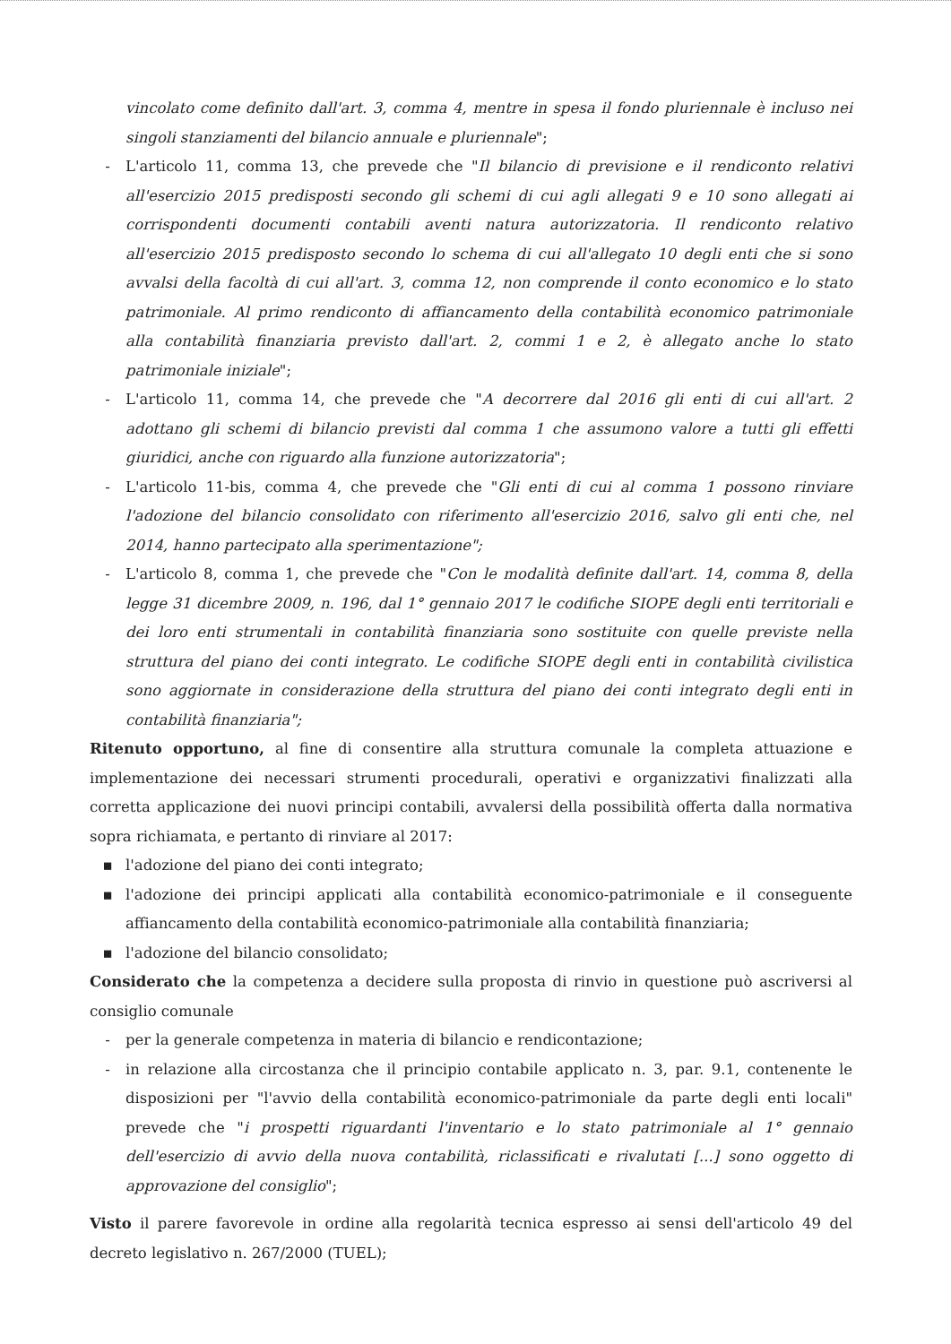vincolato come definito dall'art. 3, comma 4, mentre in spesa il fondo pluriennale è incluso nei singoli stanziamenti del bilancio annuale e pluriennale";
- L'articolo 11, comma 13, che prevede che "Il bilancio di previsione e il rendiconto relativi all'esercizio 2015 predisposti secondo gli schemi di cui agli allegati 9 e 10 sono allegati ai corrispondenti documenti contabili aventi natura autorizzatoria. Il rendiconto relativo all'esercizio 2015 predisposto secondo lo schema di cui all'allegato 10 degli enti che si sono avvalsi della facoltà di cui all'art. 3, comma 12, non comprende il conto economico e lo stato patrimoniale. Al primo rendiconto di affiancamento della contabilità economico patrimoniale alla contabilità finanziaria previsto dall'art. 2, commi 1 e 2, è allegato anche lo stato patrimoniale iniziale";
- L'articolo 11, comma 14, che prevede che "A decorrere dal 2016 gli enti di cui all'art. 2 adottano gli schemi di bilancio previsti dal comma 1 che assumono valore a tutti gli effetti giuridici, anche con riguardo alla funzione autorizzatoria";
- L'articolo 11-bis, comma 4, che prevede che "Gli enti di cui al comma 1 possono rinviare l'adozione del bilancio consolidato con riferimento all'esercizio 2016, salvo gli enti che, nel 2014, hanno partecipato alla sperimentazione";
- L'articolo 8, comma 1, che prevede che "Con le modalità definite dall'art. 14, comma 8, della legge 31 dicembre 2009, n. 196, dal 1° gennaio 2017 le codifiche SIOPE degli enti territoriali e dei loro enti strumentali in contabilità finanziaria sono sostituite con quelle previste nella struttura del piano dei conti integrato. Le codifiche SIOPE degli enti in contabilità civilistica sono aggiornate in considerazione della struttura del piano dei conti integrato degli enti in contabilità finanziaria";
Ritenuto opportuno, al fine di consentire alla struttura comunale la completa attuazione e implementazione dei necessari strumenti procedurali, operativi e organizzativi finalizzati alla corretta applicazione dei nuovi principi contabili, avvalersi della possibilità offerta dalla normativa sopra richiamata, e pertanto di rinviare al 2017:
▪ l'adozione del piano dei conti integrato;
▪ l'adozione dei principi applicati alla contabilità economico-patrimoniale e il conseguente affiancamento della contabilità economico-patrimoniale alla contabilità finanziaria;
▪ l'adozione del bilancio consolidato;
Considerato che la competenza a decidere sulla proposta di rinvio in questione può ascriversi al consiglio comunale
- per la generale competenza in materia di bilancio e rendicontazione;
- in relazione alla circostanza che il principio contabile applicato n. 3, par. 9.1, contenente le disposizioni per "l'avvio della contabilità economico-patrimoniale da parte degli enti locali" prevede che "i prospetti riguardanti l'inventario e lo stato patrimoniale al 1° gennaio dell'esercizio di avvio della nuova contabilità, riclassificati e rivalutati [...] sono oggetto di approvazione del consiglio";
Visto il parere favorevole in ordine alla regolarità tecnica espresso ai sensi dell'articolo 49 del decreto legislativo n. 267/2000 (TUEL);